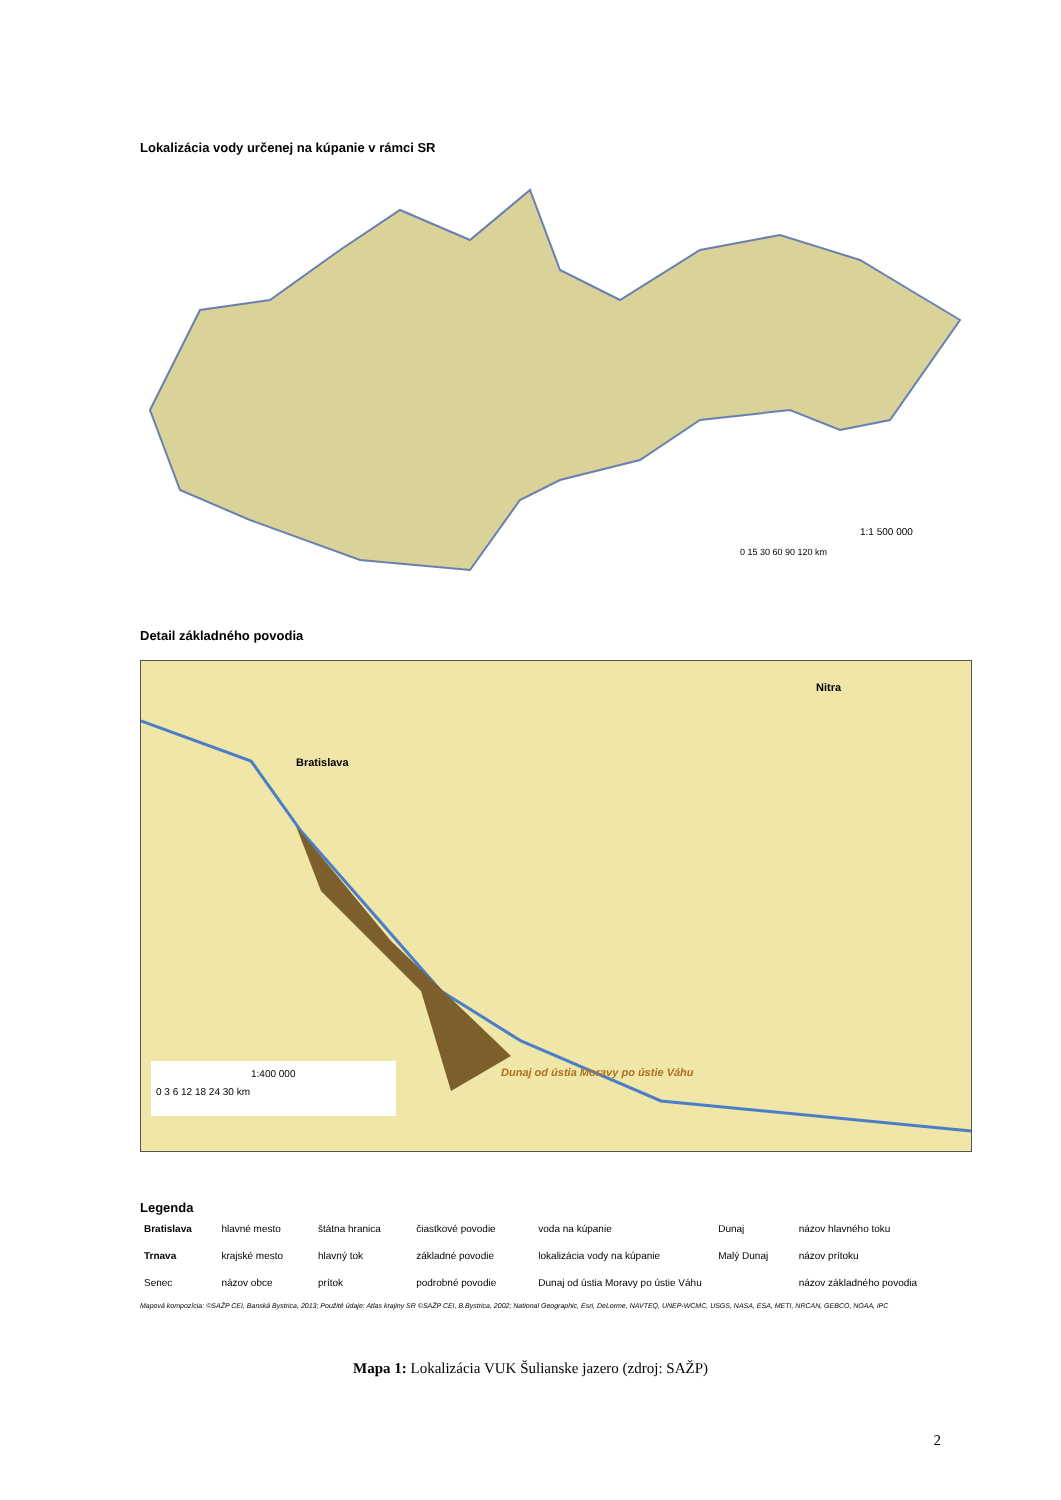Lokalizácia vody určenej na kúpanie v rámci SR
1:1 500 000
0 15 30 60 90 120 km
Detail základného povodia
Bratislava
Nitra
Dunaj od ústia Moravy po ústie Váhu
1:400 000
0 3 6 12 18 24 30 km
Legenda
| Bratislava | hlavné mesto | štátna hranica | čiastkové povodie | voda na kúpanie | Dunaj | názov hlavného toku |
| Trnava | krajské mesto | hlavný tok | základné povodie | lokalizácia vody na kúpanie | Malý Dunaj | názov prítoku |
| Senec | názov obce | prítok | podrobné povodie | Dunaj od ústia Moravy po ústie Váhu | | názov základného povodia |
Mapová kompozícia: ©SAŽP CEI, Banská Bystrica, 2013; Použité údaje: Atlas krajiny SR ©SAŽP CEI, B.Bystrica, 2002; National Geographic, Esri, DeLorme, NAVTEQ, UNEP-WCMC, USGS, NASA, ESA, METI, NRCAN, GEBCO, NOAA, iPC
Mapa 1: Lokalizácia VUK Šulianske jazero (zdroj: SAŽP)
2